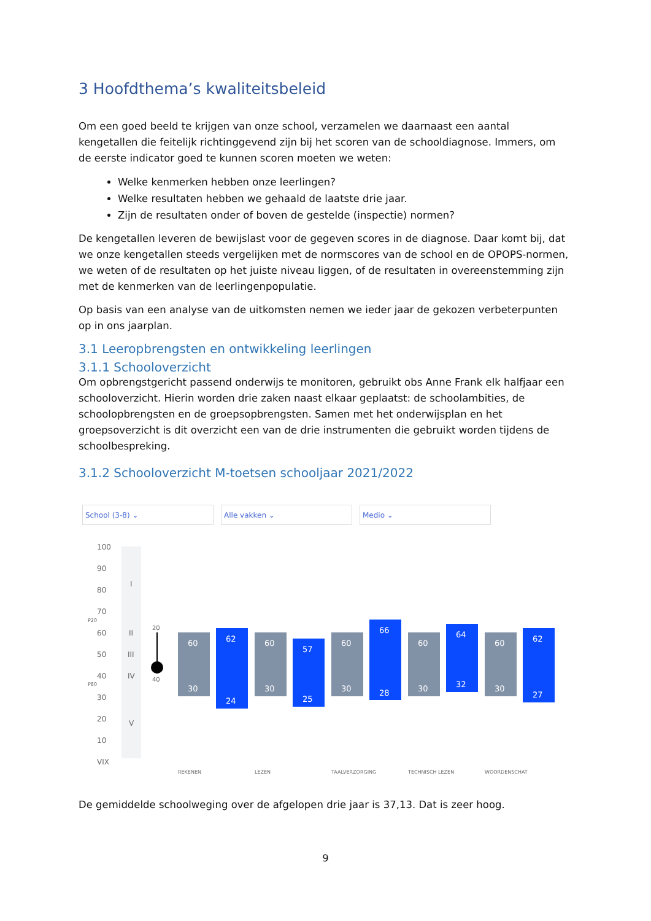3 Hoofdthema’s kwaliteitsbeleid
Om een goed beeld te krijgen van onze school, verzamelen we daarnaast een aantal kengetallen die feitelijk richtinggevend zijn bij het scoren van de schooldiagnose. Immers, om de eerste indicator goed te kunnen scoren moeten we weten:
Welke kenmerken hebben onze leerlingen?
Welke resultaten hebben we gehaald de laatste drie jaar.
Zijn de resultaten onder of boven de gestelde (inspectie) normen?
De kengetallen leveren de bewijslast voor de gegeven scores in de diagnose. Daar komt bij, dat we onze kengetallen steeds vergelijken met de normscores van de school en de OPOPS-normen, we weten of de resultaten op het juiste niveau liggen, of de resultaten in overeenstemming zijn met de kenmerken van de leerlingenpopulatie.
Op basis van een analyse van de uitkomsten nemen we ieder jaar de gekozen verbeterpunten op in ons jaarplan.
3.1 Leeropbrengsten en ontwikkeling leerlingen
3.1.1 Schooloverzicht
Om opbrengstgericht passend onderwijs te monitoren, gebruikt obs Anne Frank elk halfjaar een schooloverzicht. Hierin worden drie zaken naast elkaar geplaatst: de schoolambities, de schoolopbrengsten en de groepsopbrengsten. Samen met het onderwijsplan en het groepsoverzicht is dit overzicht een van de drie instrumenten die gebruikt worden tijdens de schoolbespreking.
3.1.2 Schooloverzicht M-toetsen schooljaar 2021/2022
School (3-8) ⌄ Alle vakken ⌄ Medio ⌄
100
90
80
70
60
50
40
30
20
10
VIX
I
II
III
IV
V
P20
P80
20
40
60
30
62
24
60
30
57
25
60
30
66
28
60
30
64
32
60
30
62
27
REKENEN
LEZEN
TAALVERZORGING
TECHNISCH LEZEN
WOORDENSCHAT
De gemiddelde schoolweging over de afgelopen drie jaar is 37,13. Dat is zeer hoog.
9